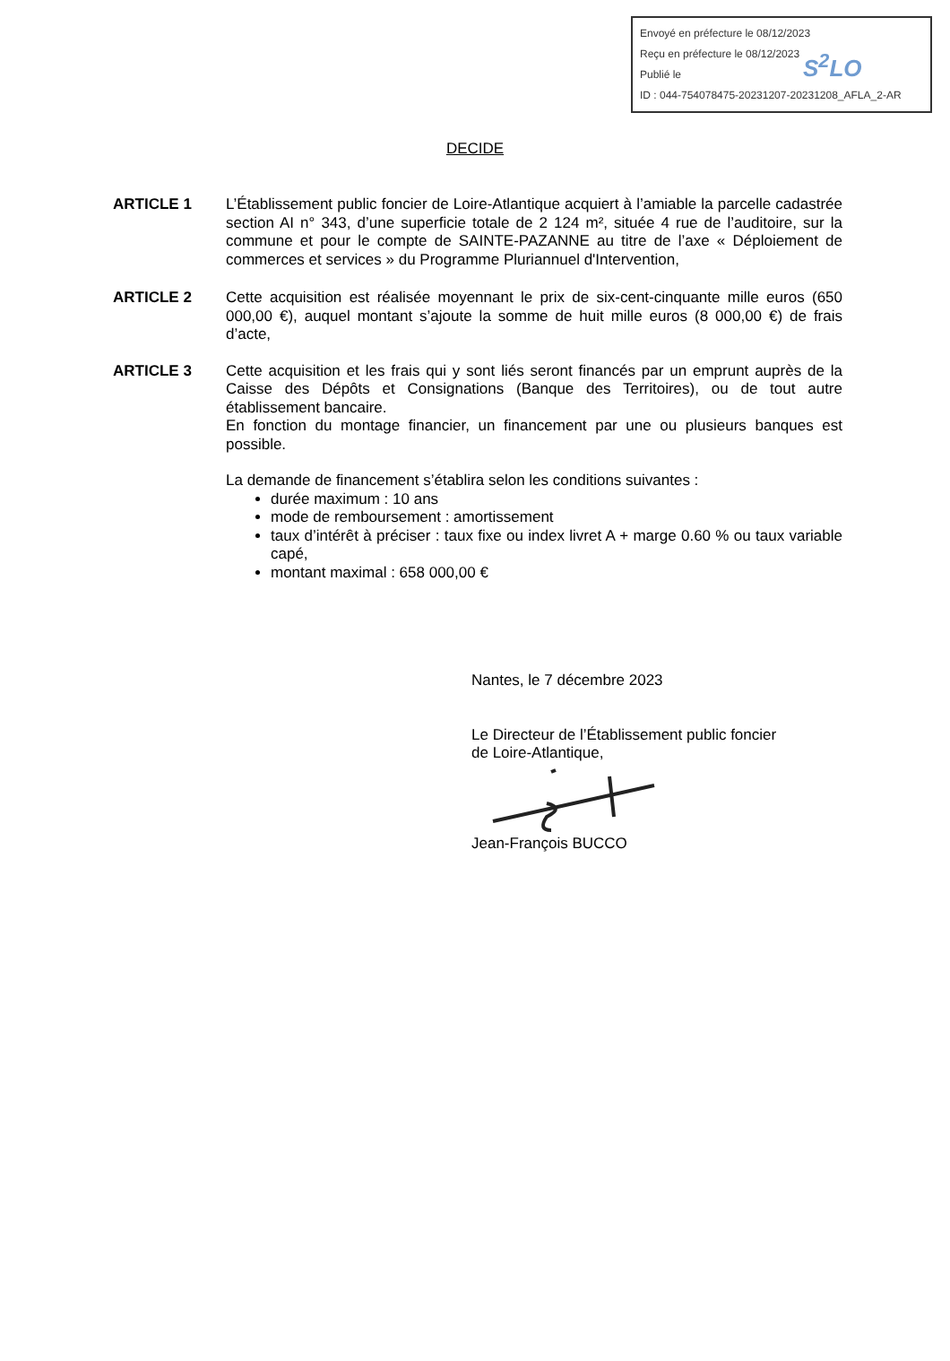Envoyé en préfecture le 08/12/2023
Reçu en préfecture le 08/12/2023
Publié le
ID : 044-754078475-20231207-20231208_AFLA_2-AR
S<sup>2</sup>LO
DECIDE
ARTICLE 1 L’Établissement public foncier de Loire-Atlantique acquiert à l’amiable la parcelle cadastrée section AI n° 343, d’une superficie totale de 2 124 m², située 4 rue de l’auditoire, sur la commune et pour le compte de SAINTE-PAZANNE au titre de l’axe « Déploiement de commerces et services » du Programme Pluriannuel d'Intervention,
ARTICLE 2 Cette acquisition est réalisée moyennant le prix de six-cent-cinquante mille euros (650 000,00 €), auquel montant s’ajoute la somme de huit mille euros (8 000,00 €) de frais d’acte,
ARTICLE 3 Cette acquisition et les frais qui y sont liés seront financés par un emprunt auprès de la Caisse des Dépôts et Consignations (Banque des Territoires), ou de tout autre établissement bancaire.
En fonction du montage financier, un financement par une ou plusieurs banques est possible.
La demande de financement s’établira selon les conditions suivantes :
durée maximum : 10 ans
mode de remboursement : amortissement
taux d’intérêt à préciser : taux fixe ou index livret A + marge 0.60 % ou taux variable capé,
montant maximal : 658 000,00 €
Nantes, le 7 décembre 2023
Le Directeur de l’Établissement public foncier
de Loire-Atlantique,
Jean-François BUCCO